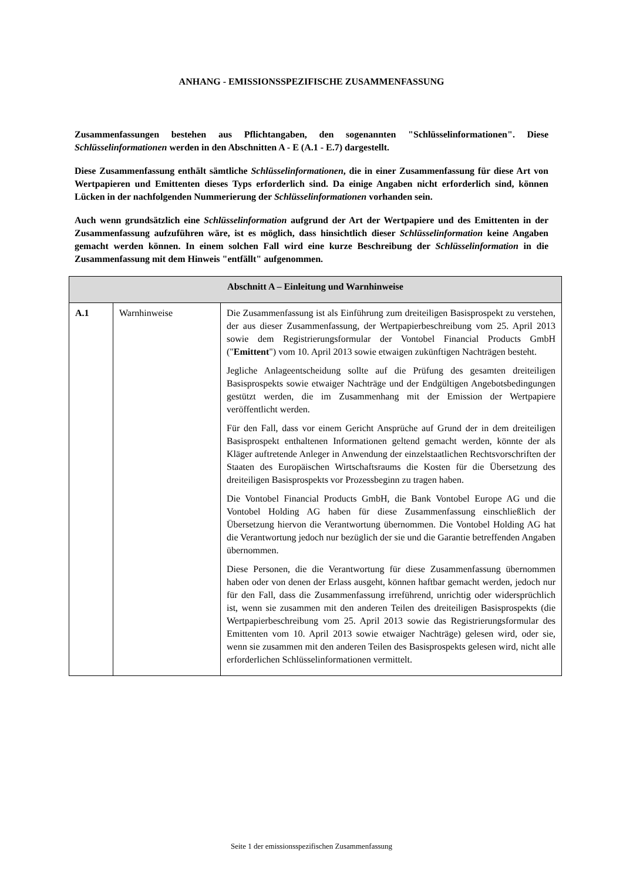ANHANG - EMISSIONSSPEZIFISCHE ZUSAMMENFASSUNG
Zusammenfassungen bestehen aus Pflichtangaben, den sogenannten "Schlüsselinformationen". Diese Schlüsselinformationen werden in den Abschnitten A - E (A.1 - E.7) dargestellt.
Diese Zusammenfassung enthält sämtliche Schlüsselinformationen, die in einer Zusammenfassung für diese Art von Wertpapieren und Emittenten dieses Typs erforderlich sind. Da einige Angaben nicht erforderlich sind, können Lücken in der nachfolgenden Nummerierung der Schlüsselinformationen vorhanden sein.
Auch wenn grundsätzlich eine Schlüsselinformation aufgrund der Art der Wertpapiere und des Emittenten in der Zusammenfassung aufzuführen wäre, ist es möglich, dass hinsichtlich dieser Schlüsselinformation keine Angaben gemacht werden können. In einem solchen Fall wird eine kurze Beschreibung der Schlüsselinformation in die Zusammenfassung mit dem Hinweis "entfällt" aufgenommen.
| Abschnitt A – Einleitung und Warnhinweise | | |
| --- | --- | --- |
| A.1 | Warnhinweise | Die Zusammenfassung ist als Einführung zum dreiteiligen Basisprospekt zu verstehen, der aus dieser Zusammenfassung, der Wertpapierbeschreibung vom 25. April 2013 sowie dem Registrierungsformular der Vontobel Financial Products GmbH (" Emittent ") vom 10. April 2013 sowie etwaigen zukünftigen Nachträgen besteht. Jegliche Anlageentscheidung sollte auf die Prüfung des gesamten dreiteiligen Basisprospekts sowie etwaiger Nachträge und der Endgültigen Angebotsbedingungen gestützt werden, die im Zusammenhang mit der Emission der Wertpapiere veröffentlicht werden. Für den Fall, dass vor einem Gericht Ansprüche auf Grund der in dem dreiteiligen Basisprospekt enthaltenen Informationen geltend gemacht werden, könnte der als Kläger auftretende Anleger in Anwendung der einzelstaatlichen Rechtsvorschriften der Staaten des Europäischen Wirtschaftsraums die Kosten für die Übersetzung des dreiteiligen Basisprospekts vor Prozessbeginn zu tragen haben. Die Vontobel Financial Products GmbH, die Bank Vontobel Europe AG und die Vontobel Holding AG haben für diese Zusammenfassung einschließlich der Übersetzung hiervon die Verantwortung übernommen. Die Vontobel Holding AG hat die Verantwortung jedoch nur bezüglich der sie und die Garantie betreffenden Angaben übernommen. Diese Personen, die die Verantwortung für diese Zusammenfassung übernommen haben oder von denen der Erlass ausgeht, können haftbar gemacht werden, jedoch nur für den Fall, dass die Zusammenfassung irreführend, unrichtig oder widersprüchlich ist, wenn sie zusammen mit den anderen Teilen des dreiteiligen Basisprospekts (die Wertpapierbeschreibung vom 25. April 2013 sowie das Registrierungsformular des Emittenten vom 10. April 2013 sowie etwaiger Nachträge) gelesen wird, oder sie, wenn sie zusammen mit den anderen Teilen des Basisprospekts gelesen wird, nicht alle erforderlichen Schlüsselinformationen vermittelt. |
Seite 1 der emissionsspezifischen Zusammenfassung